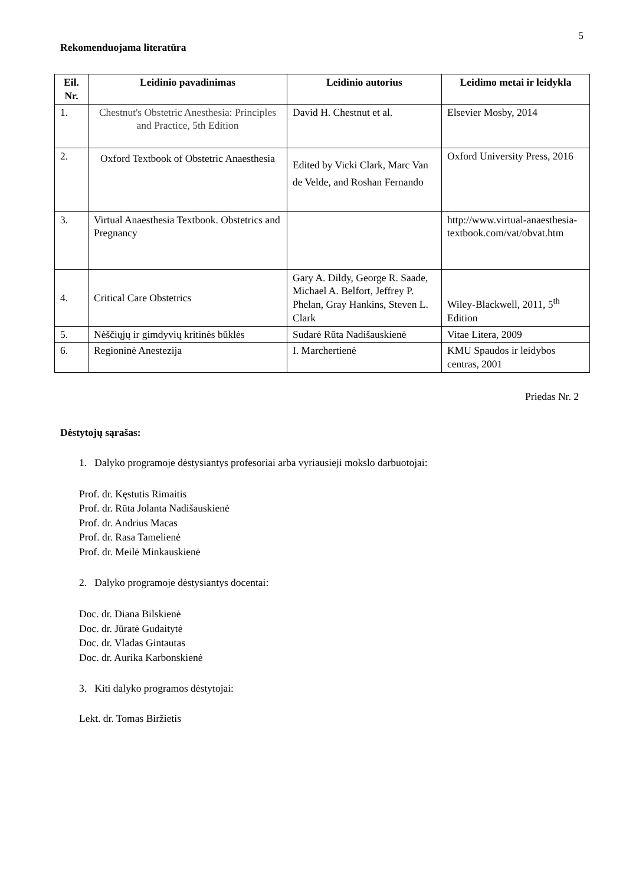5
Rekomenduojama literatūra
| Eil. Nr. | Leidinio pavadinimas | Leidinio autorius | Leidimo metai ir leidykla |
| --- | --- | --- | --- |
| 1. | Chestnut's Obstetric Anesthesia: Principles and Practice, 5th Edition | David H. Chestnut et al. | Elsevier Mosby, 2014 |
| 2. | Oxford Textbook of Obstetric Anaesthesia | Edited by Vicki Clark, Marc Van de Velde, and Roshan Fernando | Oxford University Press, 2016 |
| 3. | Virtual Anaesthesia Textbook. Obstetrics and Pregnancy | | http://www.virtual-anaesthesia-textbook.com/vat/obvat.htm |
| 4. | Critical Care Obstetrics | Gary A. Dildy, George R. Saade, Michael A. Belfort, Jeffrey P. Phelan, Gray Hankins, Steven L. Clark | Wiley-Blackwell, 2011, 5<sup>th</sup> Edition |
| 5. | Nėščiųjų ir gimdyvių kritinės būklės | Sudarė Rūta Nadišauskienė | Vitae Litera, 2009 |
| 6. | Regioninė Anestezija | I. Marchertienė | KMU Spaudos ir leidybos centras, 2001 |
Priedas Nr. 2
Dėstytojų sąrašas:
1. Dalyko programoje dėstysiantys profesoriai arba vyriausieji mokslo darbuotojai:
Prof. dr. Kęstutis Rimaitis
Prof. dr. Rūta Jolanta Nadišauskienė
Prof. dr. Andrius Macas
Prof. dr. Rasa Tamelienė
Prof. dr. Meilė Minkauskienė
2. Dalyko programoje dėstysiantys docentai:
Doc. dr. Diana Bilskienė
Doc. dr. Jūratė Gudaitytė
Doc. dr. Vladas Gintautas
Doc. dr. Aurika Karbonskienė
3. Kiti dalyko programos dėstytojai:
Lekt. dr. Tomas Biržietis